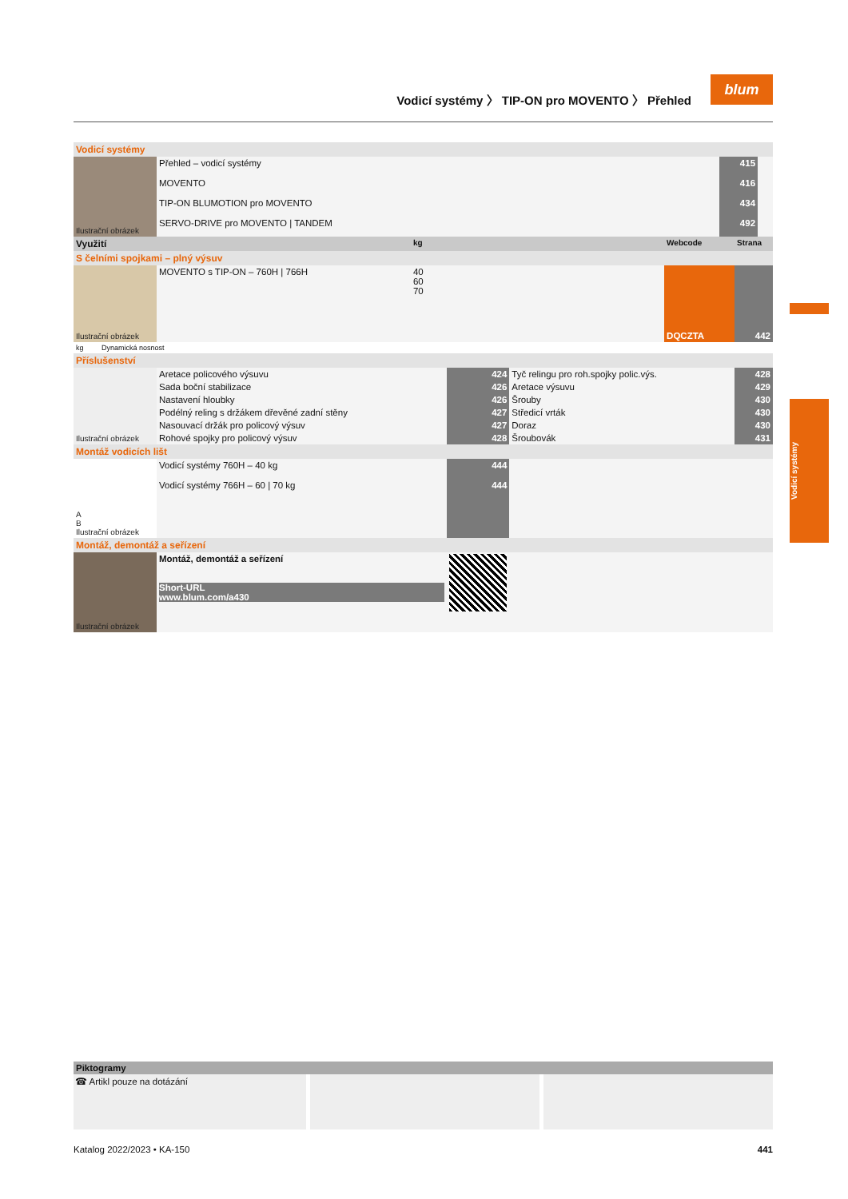Vodicí systémy 〉 TIP-ON pro MOVENTO 〉 Přehled
blum
Vodicí systémy
| Vodicí systémy | | | |
| Ilustrační obrázek | Přehled – vodicí systémy | 415 | |
| | MOVENTO | 416 | |
| | TIP-ON BLUMOTION pro MOVENTO | 434 | |
| | SERVO-DRIVE pro MOVENTO / TANDEM | 492 | |
| Využití | | kg | | Webcode | Strana |
| --- | --- | --- | --- | --- | --- |
| S čelními spojkami – plný výsuv | | | | | |
| Ilustrační obrázek | MOVENTO s TIP-ON – 760H / 766H | 40 60 70 | | DQCZTA | 442 |
| kg Dynamická nosnost | | | | | |
| Příslušenství | | | | |
| Ilustrační obrázek | Aretace policového výsuvu | 424 | Tyč relingu pro roh.spojky polic.výs. | 428 |
| | Sada boční stabilizace | 426 | Aretace výsuvu | 429 |
| | Nastavení hloubky | 426 | Šrouby | 430 |
| | Podélný reling s držákem dřevěné zadní stěny | 427 | Středicí vrták | 430 |
| | Nasouvací držák pro policový výsuv | 427 | Doraz | 430 |
| | Rohové spojky pro policový výsuv | 428 | Šroubovák | 431 |
| Montáž vodicích lišt | | | | |
| A B Ilustrační obrázek | Vodicí systémy 760H – 40 kg | 444 | | |
| | Vodicí systémy 766H – 60 / 70 kg | 444 | | |
| Montáž, demontáž a seřízení | | | | |
| Ilustrační obrázek | Montáž, demontáž a seřízení Short-URL www.blum.com/a430 | | | |
Piktogramy
☎ Artikl pouze na dotázání
Katalog 2022/2023 • KA-150 441